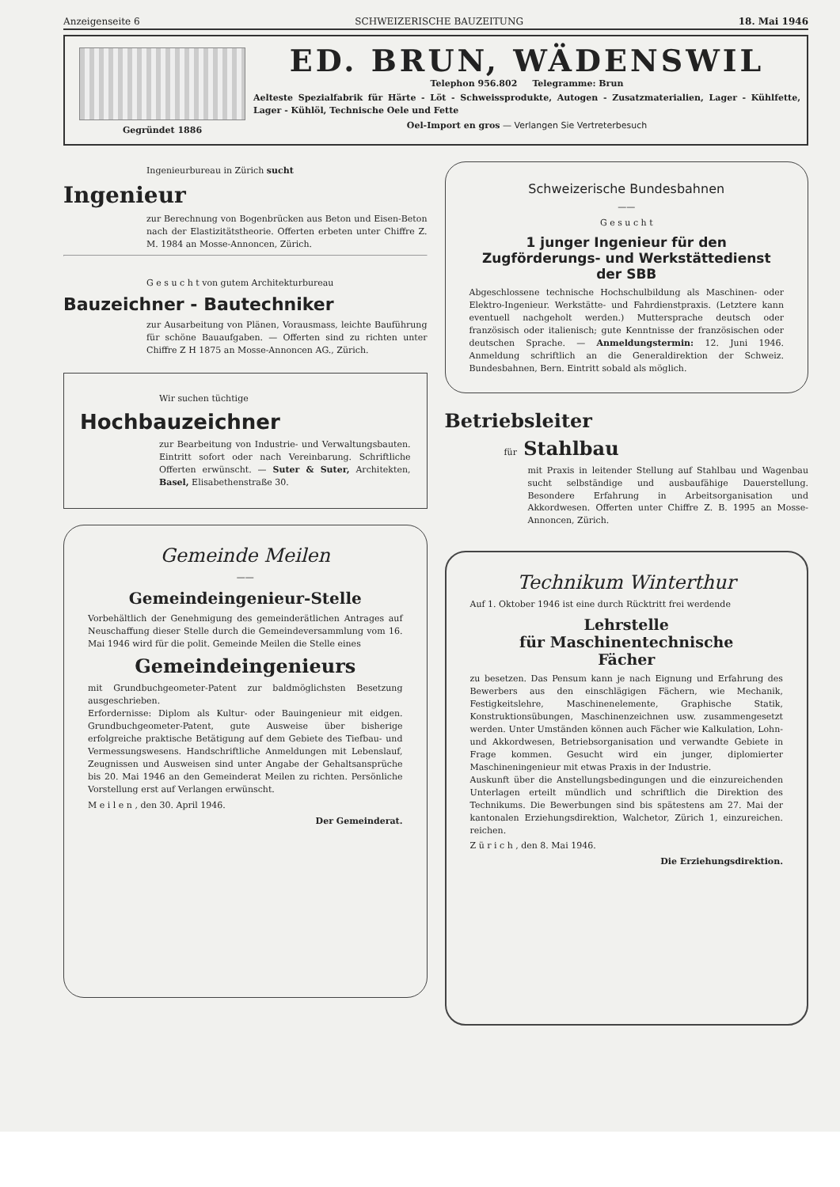Anzeigenseite 6 SCHWEIZERISCHE BAUZEITUNG 18. Mai 1946
Gegründet 1886
ED. BRUN, WÄDENSWIL
Telephon 956.802 Telegramme: Brun
Aelteste Spezialfabrik für Härte - Löt - Schweissprodukte, Autogen - Zusatzmaterialien, Lager - Kühlfette, Lager - Kühlöl, Technische Oele und Fette
Oel-Import en gros — Verlangen Sie Vertreterbesuch
Ingenieurbureau in Zürich sucht
Ingenieur
zur Berechnung von Bogenbrücken aus Beton und Eisen-Beton nach der Elastizitätstheorie. Offerten erbeten unter Chiffre Z. M. 1984 an Mosse-Annoncen, Zürich.
G e s u c h t von gutem Architekturbureau
Bauzeichner - Bautechniker
zur Ausarbeitung von Plänen, Vorausmass, leichte Bauführung für schöne Bauaufgaben. — Offerten sind zu richten unter Chiffre Z H 1875 an Mosse-Annoncen AG., Zürich.
Wir suchen tüchtige
Hochbauzeichner
zur Bearbeitung von Industrie- und Verwaltungsbauten. Eintritt sofort oder nach Vereinbarung. Schriftliche Offerten erwünscht. — Suter & Suter, Architekten, Basel, Elisabethenstraße 30.
Gemeinde Meilen
——
Gemeindeingenieur-Stelle
Vorbehältlich der Genehmigung des gemeinderätlichen Antrages auf Neuschaffung dieser Stelle durch die Gemeindeversammlung vom 16. Mai 1946 wird für die polit. Gemeinde Meilen die Stelle eines
Gemeindeingenieurs
mit Grundbuchgeometer-Patent zur baldmöglichsten Besetzung ausgeschrieben.
Erfordernisse: Diplom als Kultur- oder Bauingenieur mit eidgen. Grundbuchgeometer-Patent, gute Ausweise über bisherige erfolgreiche praktische Betätigung auf dem Gebiete des Tiefbau- und Vermessungswesens. Handschriftliche Anmeldungen mit Lebenslauf, Zeugnissen und Ausweisen sind unter Angabe der Gehaltsansprüche bis 20. Mai 1946 an den Gemeinderat Meilen zu richten. Persönliche Vorstellung erst auf Verlangen erwünscht.
M e i l e n , den 30. April 1946.
Der Gemeinderat.
Schweizerische Bundesbahnen
——
G e s u c h t
1 junger Ingenieur für den Zugförderungs- und Werkstättedienst der SBB
Abgeschlossene technische Hochschulbildung als Maschinen- oder Elektro-Ingenieur. Werkstätte- und Fahrdienstpraxis. (Letztere kann eventuell nachgeholt werden.) Muttersprache deutsch oder französisch oder italienisch; gute Kenntnisse der französischen oder deutschen Sprache. — Anmeldungstermin: 12. Juni 1946. Anmeldung schriftlich an die Generaldirektion der Schweiz. Bundesbahnen, Bern. Eintritt sobald als möglich.
Betriebsleiter
für Stahlbau
mit Praxis in leitender Stellung auf Stahlbau und Wagenbau sucht selbständige und ausbaufähige Dauerstellung. Besondere Erfahrung in Arbeitsorganisation und Akkordwesen. Offerten unter Chiffre Z. B. 1995 an Mosse-Annoncen, Zürich.
Technikum Winterthur
Auf 1. Oktober 1946 ist eine durch Rücktritt frei werdende
Lehrstelle
für Maschinentechnische
Fächer
zu besetzen. Das Pensum kann je nach Eignung und Erfahrung des Bewerbers aus den einschlägigen Fächern, wie Mechanik, Festigkeitslehre, Maschinenelemente, Graphische Statik, Konstruktionsübungen, Maschinenzeichnen usw. zusammengesetzt werden. Unter Umständen können auch Fächer wie Kalkulation, Lohn- und Akkordwesen, Betriebsorganisation und verwandte Gebiete in Frage kommen. Gesucht wird ein junger, diplomierter Maschineningenieur mit etwas Praxis in der Industrie.
Auskunft über die Anstellungsbedingungen und die einzureichenden Unterlagen erteilt mündlich und schriftlich die Direktion des Technikums. Die Bewerbungen sind bis spätestens am 27. Mai der kantonalen Erziehungsdirektion, Walchetor, Zürich 1, einzureichen. reichen.
Z ü r i c h , den 8. Mai 1946.
Die Erziehungsdirektion.